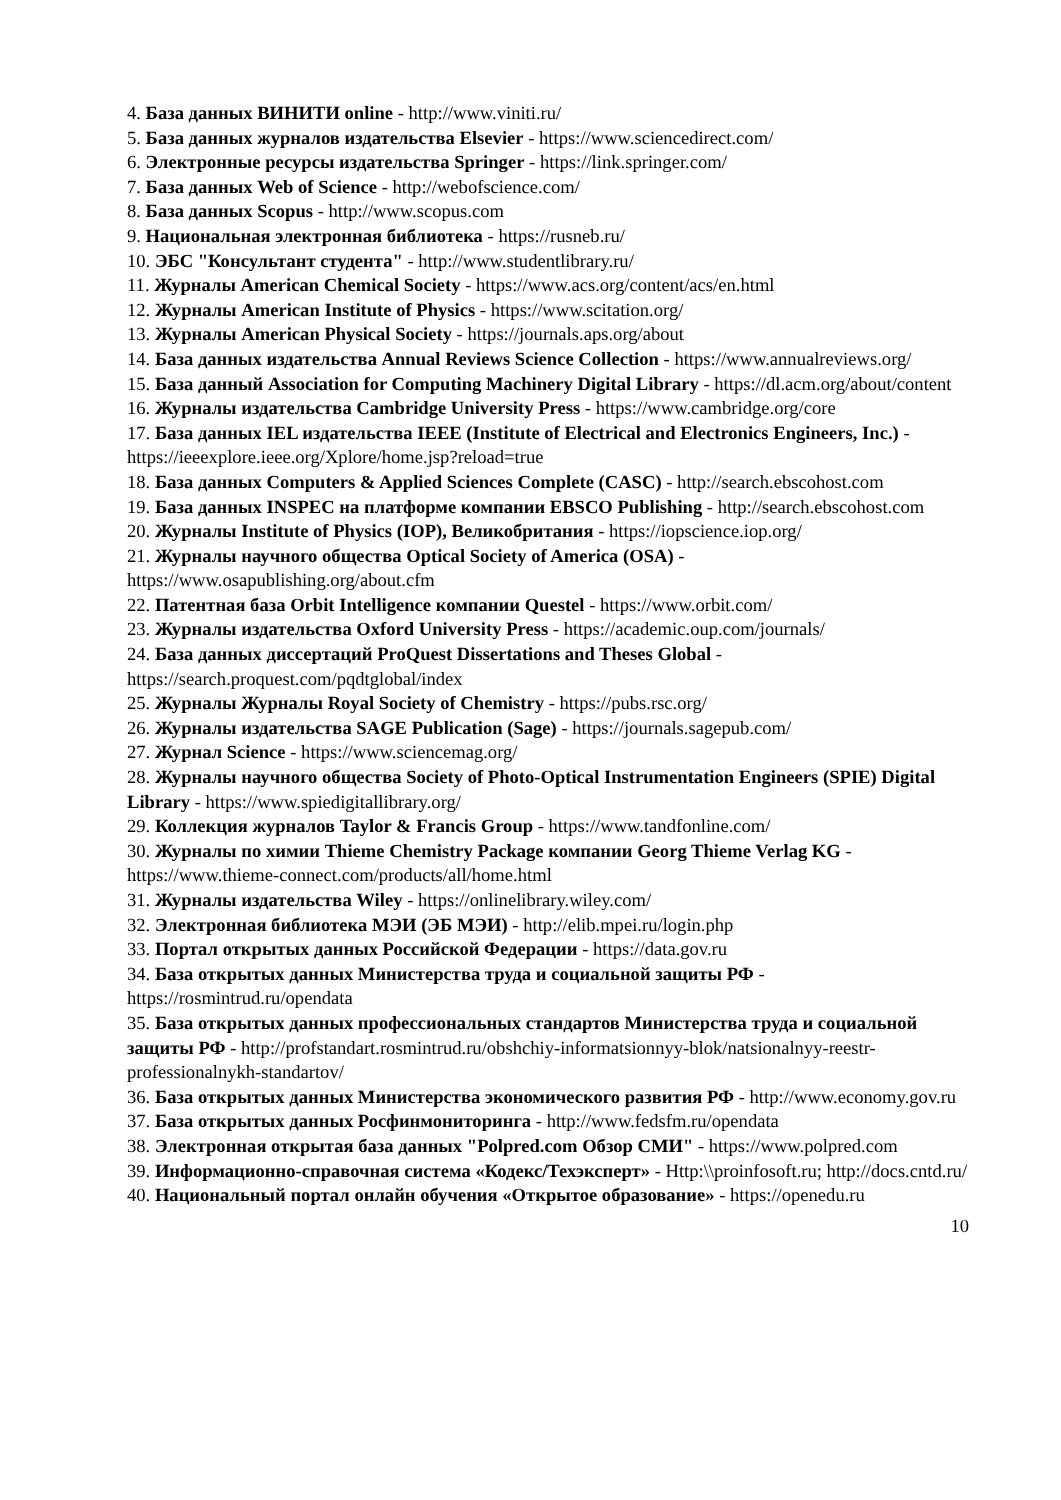4. База данных ВИНИТИ online - http://www.viniti.ru/
5. База данных журналов издательства Elsevier - https://www.sciencedirect.com/
6. Электронные ресурсы издательства Springer - https://link.springer.com/
7. База данных Web of Science - http://webofscience.com/
8. База данных Scopus - http://www.scopus.com
9. Национальная электронная библиотека - https://rusneb.ru/
10. ЭБС "Консультант студента" - http://www.studentlibrary.ru/
11. Журналы American Chemical Society - https://www.acs.org/content/acs/en.html
12. Журналы American Institute of Physics - https://www.scitation.org/
13. Журналы American Physical Society - https://journals.aps.org/about
14. База данных издательства Annual Reviews Science Collection - https://www.annualreviews.org/
15. База данный Association for Computing Machinery Digital Library - https://dl.acm.org/about/content
16. Журналы издательства Cambridge University Press - https://www.cambridge.org/core
17. База данных IEL издательства IEEE (Institute of Electrical and Electronics Engineers, Inc.) - https://ieeexplore.ieee.org/Xplore/home.jsp?reload=true
18. База данных Computers & Applied Sciences Complete (CASC) - http://search.ebscohost.com
19. База данных INSPEC на платформе компании EBSCO Publishing - http://search.ebscohost.com
20. Журналы Institute of Physics (IOP), Великобритания - https://iopscience.iop.org/
21. Журналы научного общества Optical Society of America (OSA) - https://www.osapublishing.org/about.cfm
22. Патентная база Orbit Intelligence компании Questel - https://www.orbit.com/
23. Журналы издательства Oxford University Press - https://academic.oup.com/journals/
24. База данных диссертаций ProQuest Dissertations and Theses Global - https://search.proquest.com/pqdtglobal/index
25. Журналы Журналы Royal Society of Chemistry - https://pubs.rsc.org/
26. Журналы издательства SAGE Publication (Sage) - https://journals.sagepub.com/
27. Журнал Science - https://www.sciencemag.org/
28. Журналы научного общества Society of Photo-Optical Instrumentation Engineers (SPIE) Digital Library - https://www.spiedigitallibrary.org/
29. Коллекция журналов Taylor & Francis Group - https://www.tandfonline.com/
30. Журналы по химии Thieme Chemistry Package компании Georg Thieme Verlag KG - https://www.thieme-connect.com/products/all/home.html
31. Журналы издательства Wiley - https://onlinelibrary.wiley.com/
32. Электронная библиотека МЭИ (ЭБ МЭИ) - http://elib.mpei.ru/login.php
33. Портал открытых данных Российской Федерации - https://data.gov.ru
34. База открытых данных Министерства труда и социальной защиты РФ - https://rosmintrud.ru/opendata
35. База открытых данных профессиональных стандартов Министерства труда и социальной защиты РФ - http://profstandart.rosmintrud.ru/obshchiy-informatsionnyy-blok/natsionalnyy-reestr-professionalnykh-standartov/
36. База открытых данных Министерства экономического развития РФ - http://www.economy.gov.ru
37. База открытых данных Росфинмониторинга - http://www.fedsfm.ru/opendata
38. Электронная открытая база данных "Polpred.com Обзор СМИ" - https://www.polpred.com
39. Информационно-справочная система «Кодекс/Техэксперт» - Http:\\proinfosoft.ru; http://docs.cntd.ru/
40. Национальный портал онлайн обучения «Открытое образование» - https://openedu.ru
10